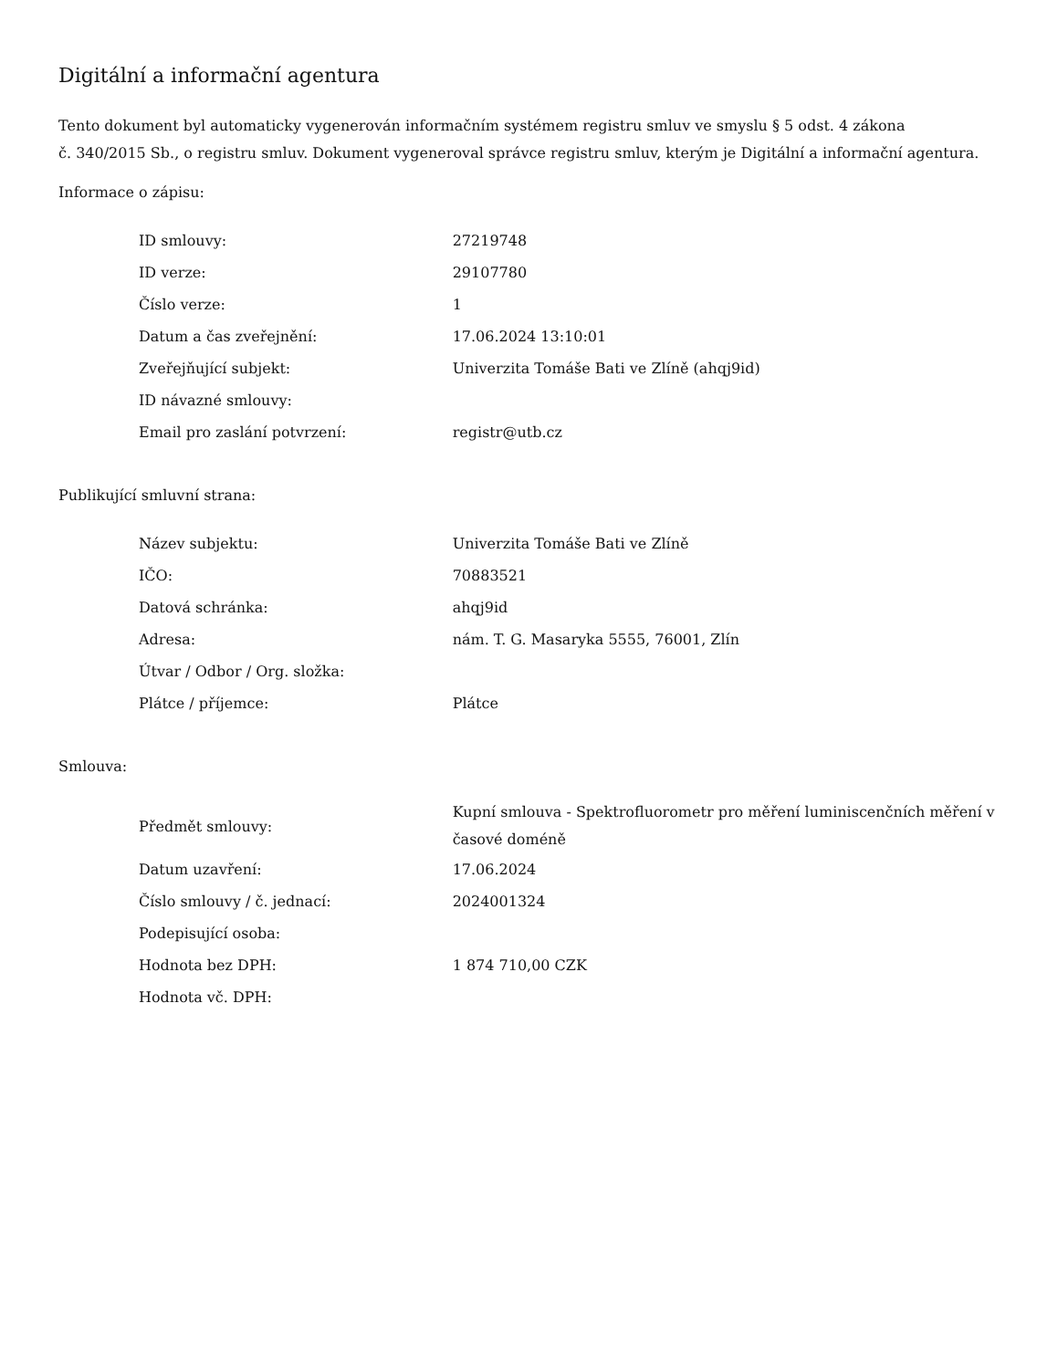Digitální a informační agentura
Tento dokument byl automaticky vygenerován informačním systémem registru smluv ve smyslu § 5 odst. 4 zákona
č. 340/2015 Sb., o registru smluv. Dokument vygeneroval správce registru smluv, kterým je Digitální a informační agentura.
Informace o zápisu:
| ID smlouvy: | 27219748 |
| ID verze: | 29107780 |
| Číslo verze: | 1 |
| Datum a čas zveřejnění: | 17.06.2024 13:10:01 |
| Zveřejňující subjekt: | Univerzita Tomáše Bati ve Zlíně (ahqj9id) |
| ID návazné smlouvy: | |
| Email pro zaslání potvrzení: | registr@utb.cz |
Publikující smluvní strana:
| Název subjektu: | Univerzita Tomáše Bati ve Zlíně |
| IČO: | 70883521 |
| Datová schránka: | ahqj9id |
| Adresa: | nám. T. G. Masaryka 5555, 76001, Zlín |
| Útvar / Odbor / Org. složka: | |
| Plátce / příjemce: | Plátce |
Smlouva:
| Předmět smlouvy: | Kupní smlouva - Spektrofluorometr pro měření luminiscenčních měření v časové doméně |
| Datum uzavření: | 17.06.2024 |
| Číslo smlouvy / č. jednací: | 2024001324 |
| Podepisující osoba: | |
| Hodnota bez DPH: | 1 874 710,00 CZK |
| Hodnota vč. DPH: | |